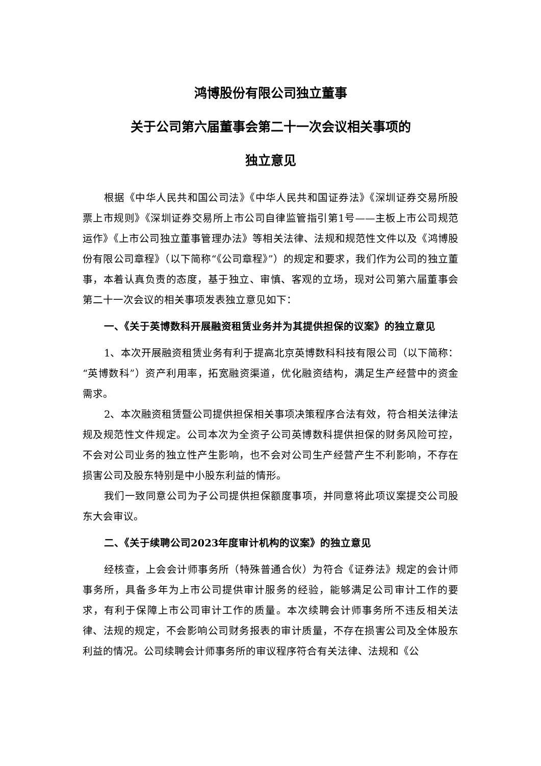鸿博股份有限公司独立董事
关于公司第六届董事会第二十一次会议相关事项的
独立意见
根据《中华人民共和国公司法》《中华人民共和国证券法》《深圳证券交易所股票上市规则》《深圳证券交易所上市公司自律监管指引第1号——主板上市公司规范运作》《上市公司独立董事管理办法》等相关法律、法规和规范性文件以及《鸿博股份有限公司章程》（以下简称“《公司章程》”）的规定和要求，我们作为公司的独立董事，本着认真负责的态度，基于独立、审慎、客观的立场，现对公司第六届董事会第二十一次会议的相关事项发表独立意见如下：
一、《关于英博数科开展融资租赁业务并为其提供担保的议案》的独立意见
1、本次开展融资租赁业务有利于提高北京英博数科科技有限公司（以下简称：“英博数科”）资产利用率，拓宽融资渠道，优化融资结构，满足生产经营中的资金需求。
2、本次融资租赁暨公司提供担保相关事项决策程序合法有效，符合相关法律法规及规范性文件规定。公司本次为全资子公司英博数科提供担保的财务风险可控，不会对公司业务的独立性产生影响，也不会对公司生产经营产生不利影响，不存在 损害公司及股东特别是中小股东利益的情形。
我们一致同意公司为子公司提供担保额度事项，并同意将此项议案提交公司股东大会审议。
二、《关于续聘公司2023年度审计机构的议案》的独立意见
经核查，上会会计师事务所（特殊普通合伙）为符合《证券法》规定的会计师事务所，具备多年为上市公司提供审计服务的经验，能够满足公司审计工作的要求，有利于保障上市公司审计工作的质量。本次续聘会计师事务所不违反相关法律、法规的规定，不会影响公司财务报表的审计质量，不存在损害公司及全体股东利益的情况。公司续聘会计师事务所的审议程序符合有关法律、法规和《公